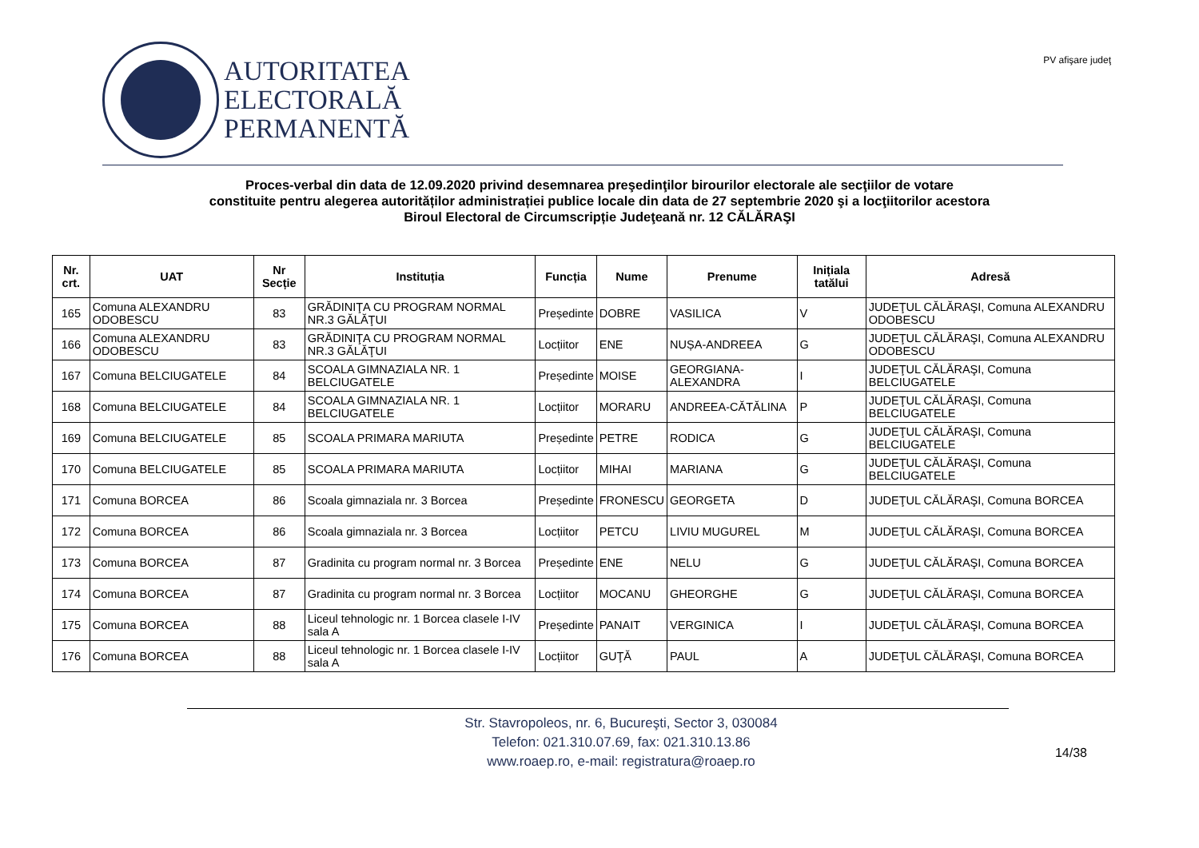AUTORITATEA
ELECTORALĂ
PERMANENTĂ
PV afişare judeţ
Proces-verbal din data de 12.09.2020 privind desemnarea preşedinţilor birourilor electorale ale secţiilor de votare
constituite pentru alegerea autorităților administrației publice locale din data de 27 septembrie 2020 şi a locţiitorilor acestora
Biroul Electoral de Circumscripție Judeţeană nr. 12 CĂLĂRAŞI
| Nr. crt. | UAT | Nr Secție | Instituția | Funcția | Nume | Prenume | Inițiala tatălui | Adresă |
| --- | --- | --- | --- | --- | --- | --- | --- | --- |
| 165 | Comuna ALEXANDRU ODOBESCU | 83 | GRĂDINIŢA CU PROGRAM NORMAL NR.3 GĂLĂŢUI | Președinte | DOBRE | VASILICA | V | JUDEŢUL CĂLĂRAŞI, Comuna ALEXANDRU ODOBESCU |
| 166 | Comuna ALEXANDRU ODOBESCU | 83 | GRĂDINIŢA CU PROGRAM NORMAL NR.3 GĂLĂŢUI | Locțiitor | ENE | NUȘA-ANDREEA | G | JUDEŢUL CĂLĂRAŞI, Comuna ALEXANDRU ODOBESCU |
| 167 | Comuna BELCIUGATELE | 84 | SCOALA GIMNAZIALA NR. 1 BELCIUGATELE | Președinte | MOISE | GEORGIANA-ALEXANDRA | I | JUDEŢUL CĂLĂRAŞI, Comuna BELCIUGATELE |
| 168 | Comuna BELCIUGATELE | 84 | SCOALA GIMNAZIALA NR. 1 BELCIUGATELE | Locțiitor | MORARU | ANDREEA-CĂTĂLINA | P | JUDEŢUL CĂLĂRAŞI, Comuna BELCIUGATELE |
| 169 | Comuna BELCIUGATELE | 85 | SCOALA PRIMARA MARIUTA | Președinte | PETRE | RODICA | G | JUDEŢUL CĂLĂRAŞI, Comuna BELCIUGATELE |
| 170 | Comuna BELCIUGATELE | 85 | SCOALA PRIMARA MARIUTA | Locțiitor | MIHAI | MARIANA | G | JUDEŢUL CĂLĂRAŞI, Comuna BELCIUGATELE |
| 171 | Comuna BORCEA | 86 | Scoala gimnaziala nr. 3 Borcea | Președinte | FRONESCU | GEORGETA | D | JUDEŢUL CĂLĂRAŞI, Comuna BORCEA |
| 172 | Comuna BORCEA | 86 | Scoala gimnaziala nr. 3 Borcea | Locțiitor | PETCU | LIVIU MUGUREL | M | JUDEŢUL CĂLĂRAŞI, Comuna BORCEA |
| 173 | Comuna BORCEA | 87 | Gradinita cu program normal nr. 3 Borcea | Președinte | ENE | NELU | G | JUDEŢUL CĂLĂRAŞI, Comuna BORCEA |
| 174 | Comuna BORCEA | 87 | Gradinita cu program normal nr. 3 Borcea | Locțiitor | MOCANU | GHEORGHE | G | JUDEŢUL CĂLĂRAŞI, Comuna BORCEA |
| 175 | Comuna BORCEA | 88 | Liceul tehnologic nr. 1 Borcea clasele I-IV sala A | Președinte | PANAIT | VERGINICA | I | JUDEŢUL CĂLĂRAŞI, Comuna BORCEA |
| 176 | Comuna BORCEA | 88 | Liceul tehnologic nr. 1 Borcea clasele I-IV sala A | Locțiitor | GUŢĂ | PAUL | A | JUDEŢUL CĂLĂRAŞI, Comuna BORCEA |
Str. Stavropoleos, nr. 6, Bucureşti, Sector 3, 030084
Telefon: 021.310.07.69, fax: 021.310.13.86
www.roaep.ro, e-mail: registratura@roaep.ro
14/38